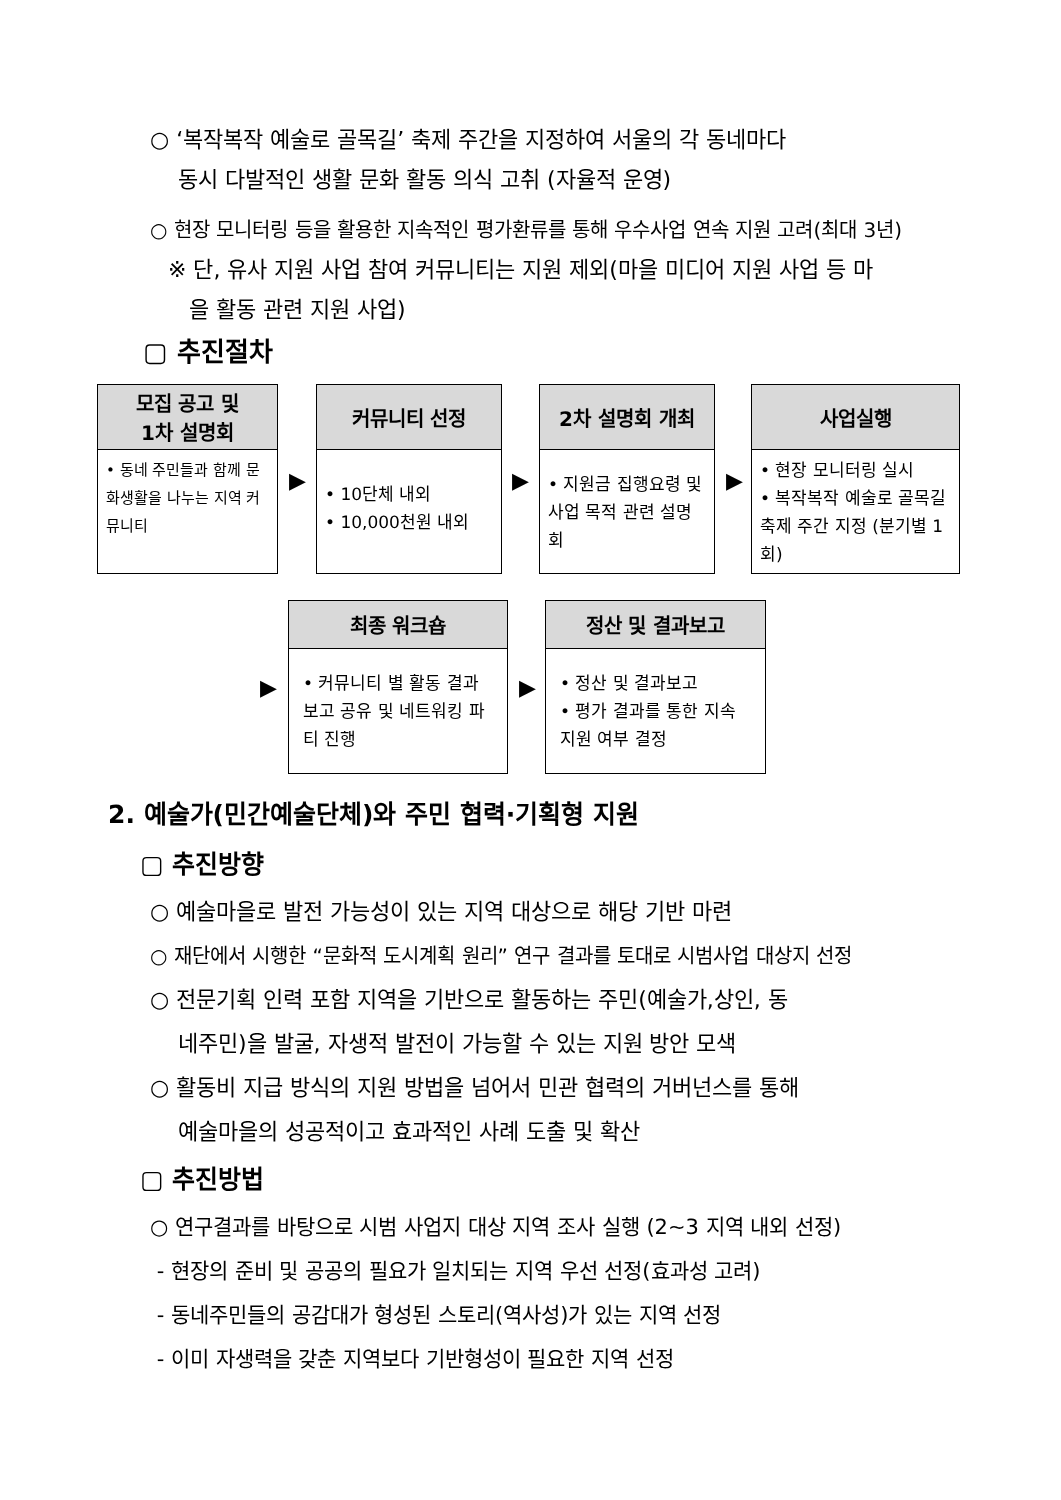○ ‘복작복작 예술로 골목길’ 축제 주간을 지정하여 서울의 각 동네마다
동시 다발적인 생활 문화 활동 의식 고취 (자율적 운영)
○ 현장 모니터링 등을 활용한 지속적인 평가환류를 통해 우수사업 연속 지원 고려(최대 3년)
※ 단, 유사 지원 사업 참여 커뮤니티는 지원 제외(마을 미디어 지원 사업 등 마
을 활동 관련 지원 사업)
▢ 추진절차
모집 공고 및
1차 설명회
• 동네 주민들과 함께 문화생활을 나누는 지역 커뮤니티
▶
커뮤니티 선정
• 10단체 내외
• 10,000천원 내외
▶
2차 설명회 개최
• 지원금 집행요령 및 사업 목적 관련 설명회
▶
사업실행
• 현장 모니터링 실시
• 복작복작 예술로 골목길 축제 주간 지정 (분기별 1회)
▶
최종 워크숍
• 커뮤니티 별 활동 결과 보고 공유 및 네트워킹 파티 진행
▶
정산 및 결과보고
• 정산 및 결과보고
• 평가 결과를 통한 지속 지원 여부 결정
2. 예술가(민간예술단체)와 주민 협력·기획형 지원
▢ 추진방향
○ 예술마을로 발전 가능성이 있는 지역 대상으로 해당 기반 마련
○ 재단에서 시행한 “문화적 도시계획 원리” 연구 결과를 토대로 시범사업 대상지 선정
○ 전문기획 인력 포함 지역을 기반으로 활동하는 주민(예술가,상인, 동
네주민)을 발굴, 자생적 발전이 가능할 수 있는 지원 방안 모색
○ 활동비 지급 방식의 지원 방법을 넘어서 민관 협력의 거버넌스를 통해
예술마을의 성공적이고 효과적인 사례 도출 및 확산
▢ 추진방법
○ 연구결과를 바탕으로 시범 사업지 대상 지역 조사 실행 (2~3 지역 내외 선정)
- 현장의 준비 및 공공의 필요가 일치되는 지역 우선 선정(효과성 고려)
- 동네주민들의 공감대가 형성된 스토리(역사성)가 있는 지역 선정
- 이미 자생력을 갖춘 지역보다 기반형성이 필요한 지역 선정